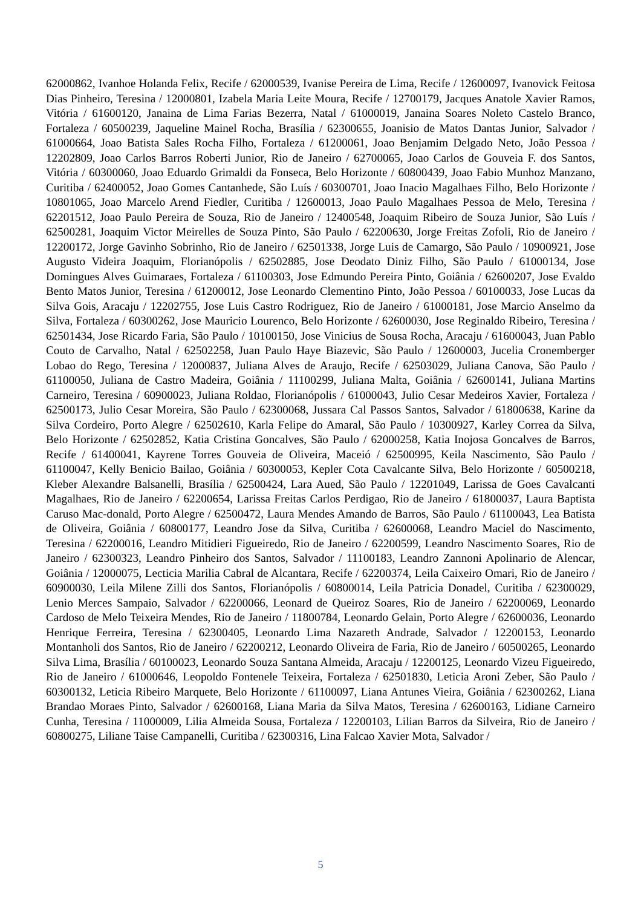62000862, Ivanhoe Holanda Felix, Recife / 62000539, Ivanise Pereira de Lima, Recife / 12600097, Ivanovick Feitosa Dias Pinheiro, Teresina / 12000801, Izabela Maria Leite Moura, Recife / 12700179, Jacques Anatole Xavier Ramos, Vitória / 61600120, Janaina de Lima Farias Bezerra, Natal / 61000019, Janaina Soares Noleto Castelo Branco, Fortaleza / 60500239, Jaqueline Mainel Rocha, Brasília / 62300655, Joanisio de Matos Dantas Junior, Salvador / 61000664, Joao Batista Sales Rocha Filho, Fortaleza / 61200061, Joao Benjamim Delgado Neto, João Pessoa / 12202809, Joao Carlos Barros Roberti Junior, Rio de Janeiro / 62700065, Joao Carlos de Gouveia F. dos Santos, Vitória / 60300060, Joao Eduardo Grimaldi da Fonseca, Belo Horizonte / 60800439, Joao Fabio Munhoz Manzano, Curitiba / 62400052, Joao Gomes Cantanhede, São Luís / 60300701, Joao Inacio Magalhaes Filho, Belo Horizonte / 10801065, Joao Marcelo Arend Fiedler, Curitiba / 12600013, Joao Paulo Magalhaes Pessoa de Melo, Teresina / 62201512, Joao Paulo Pereira de Souza, Rio de Janeiro / 12400548, Joaquim Ribeiro de Souza Junior, São Luís / 62500281, Joaquim Victor Meirelles de Souza Pinto, São Paulo / 62200630, Jorge Freitas Zofoli, Rio de Janeiro / 12200172, Jorge Gavinho Sobrinho, Rio de Janeiro / 62501338, Jorge Luis de Camargo, São Paulo / 10900921, Jose Augusto Videira Joaquim, Florianópolis / 62502885, Jose Deodato Diniz Filho, São Paulo / 61000134, Jose Domingues Alves Guimaraes, Fortaleza / 61100303, Jose Edmundo Pereira Pinto, Goiânia / 62600207, Jose Evaldo Bento Matos Junior, Teresina / 61200012, Jose Leonardo Clementino Pinto, João Pessoa / 60100033, Jose Lucas da Silva Gois, Aracaju / 12202755, Jose Luis Castro Rodriguez, Rio de Janeiro / 61000181, Jose Marcio Anselmo da Silva, Fortaleza / 60300262, Jose Mauricio Lourenco, Belo Horizonte / 62600030, Jose Reginaldo Ribeiro, Teresina / 62501434, Jose Ricardo Faria, São Paulo / 10100150, Jose Vinicius de Sousa Rocha, Aracaju / 61600043, Juan Pablo Couto de Carvalho, Natal / 62502258, Juan Paulo Haye Biazevic, São Paulo / 12600003, Jucelia Cronemberger Lobao do Rego, Teresina / 12000837, Juliana Alves de Araujo, Recife / 62503029, Juliana Canova, São Paulo / 61100050, Juliana de Castro Madeira, Goiânia / 11100299, Juliana Malta, Goiânia / 62600141, Juliana Martins Carneiro, Teresina / 60900023, Juliana Roldao, Florianópolis / 61000043, Julio Cesar Medeiros Xavier, Fortaleza / 62500173, Julio Cesar Moreira, São Paulo / 62300068, Jussara Cal Passos Santos, Salvador / 61800638, Karine da Silva Cordeiro, Porto Alegre / 62502610, Karla Felipe do Amaral, São Paulo / 10300927, Karley Correa da Silva, Belo Horizonte / 62502852, Katia Cristina Goncalves, São Paulo / 62000258, Katia Inojosa Goncalves de Barros, Recife / 61400041, Kayrene Torres Gouveia de Oliveira, Maceió / 62500995, Keila Nascimento, São Paulo / 61100047, Kelly Benicio Bailao, Goiânia / 60300053, Kepler Cota Cavalcante Silva, Belo Horizonte / 60500218, Kleber Alexandre Balsanelli, Brasília / 62500424, Lara Aued, São Paulo / 12201049, Larissa de Goes Cavalcanti Magalhaes, Rio de Janeiro / 62200654, Larissa Freitas Carlos Perdigao, Rio de Janeiro / 61800037, Laura Baptista Caruso Mac-donald, Porto Alegre / 62500472, Laura Mendes Amando de Barros, São Paulo / 61100043, Lea Batista de Oliveira, Goiânia / 60800177, Leandro Jose da Silva, Curitiba / 62600068, Leandro Maciel do Nascimento, Teresina / 62200016, Leandro Mitidieri Figueiredo, Rio de Janeiro / 62200599, Leandro Nascimento Soares, Rio de Janeiro / 62300323, Leandro Pinheiro dos Santos, Salvador / 11100183, Leandro Zannoni Apolinario de Alencar, Goiânia / 12000075, Lecticia Marilia Cabral de Alcantara, Recife / 62200374, Leila Caixeiro Omari, Rio de Janeiro / 60900030, Leila Milene Zilli dos Santos, Florianópolis / 60800014, Leila Patricia Donadel, Curitiba / 62300029, Lenio Merces Sampaio, Salvador / 62200066, Leonard de Queiroz Soares, Rio de Janeiro / 62200069, Leonardo Cardoso de Melo Teixeira Mendes, Rio de Janeiro / 11800784, Leonardo Gelain, Porto Alegre / 62600036, Leonardo Henrique Ferreira, Teresina / 62300405, Leonardo Lima Nazareth Andrade, Salvador / 12200153, Leonardo Montanholi dos Santos, Rio de Janeiro / 62200212, Leonardo Oliveira de Faria, Rio de Janeiro / 60500265, Leonardo Silva Lima, Brasília / 60100023, Leonardo Souza Santana Almeida, Aracaju / 12200125, Leonardo Vizeu Figueiredo, Rio de Janeiro / 61000646, Leopoldo Fontenele Teixeira, Fortaleza / 62501830, Leticia Aroni Zeber, São Paulo / 60300132, Leticia Ribeiro Marquete, Belo Horizonte / 61100097, Liana Antunes Vieira, Goiânia / 62300262, Liana Brandao Moraes Pinto, Salvador / 62600168, Liana Maria da Silva Matos, Teresina / 62600163, Lidiane Carneiro Cunha, Teresina / 11000009, Lilia Almeida Sousa, Fortaleza / 12200103, Lilian Barros da Silveira, Rio de Janeiro / 60800275, Liliane Taise Campanelli, Curitiba / 62300316, Lina Falcao Xavier Mota, Salvador /
5